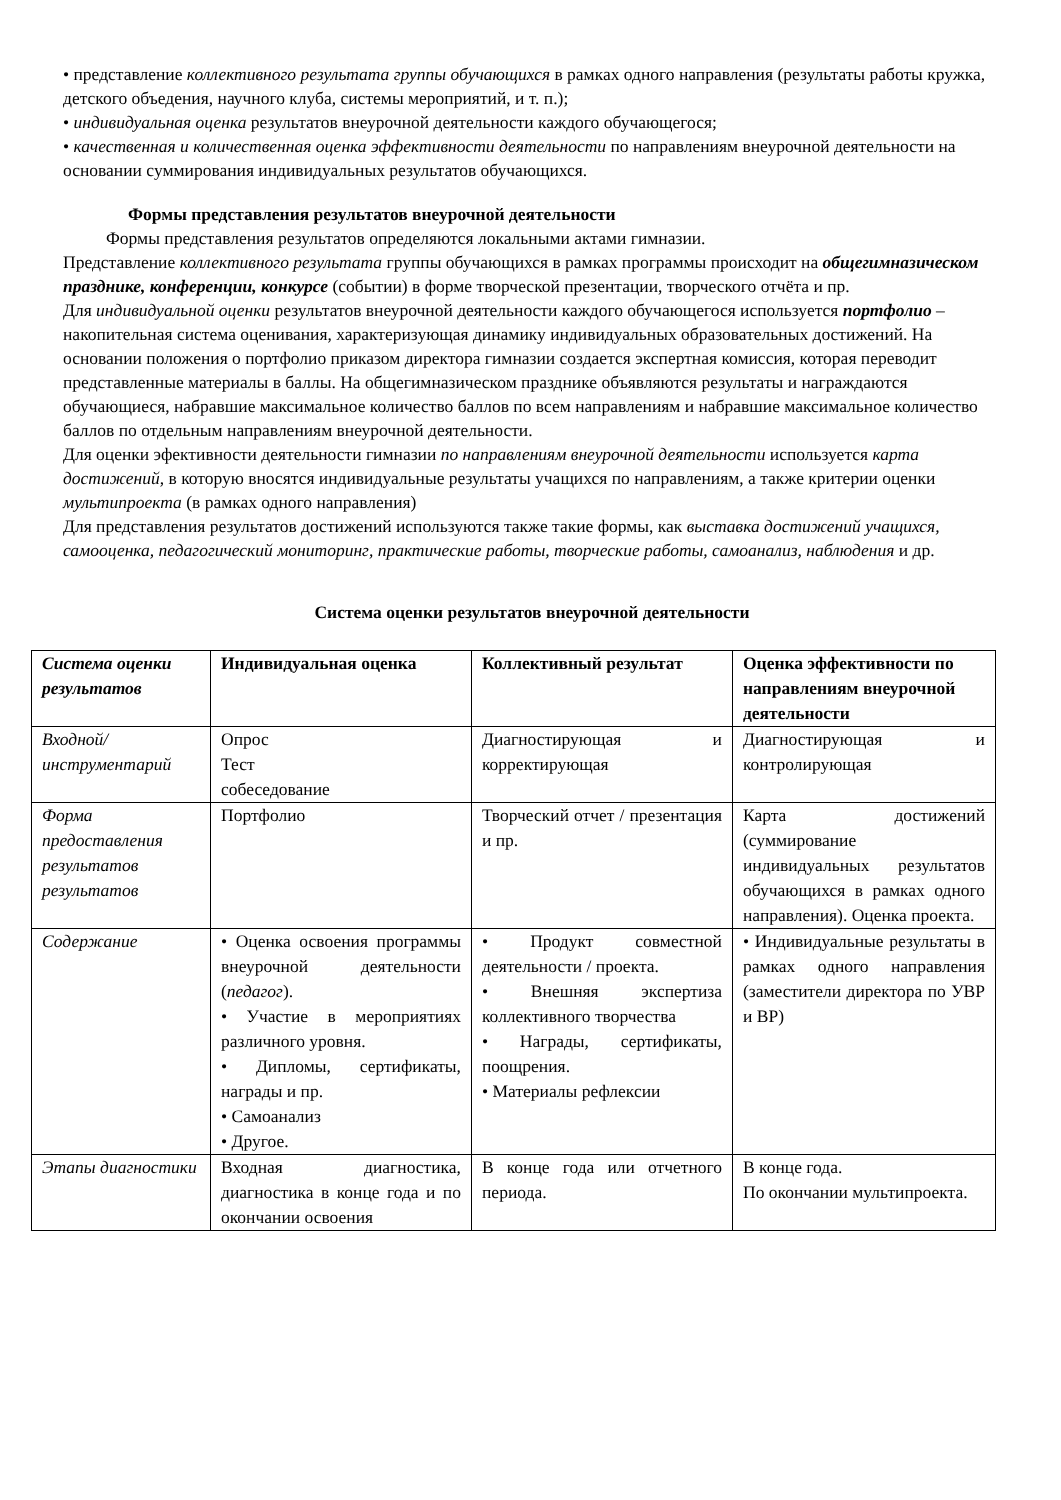• представление коллективного результата группы обучающихся в рамках одного направления (результаты работы кружка, детского объедения, научного клуба, системы мероприятий, и т. п.);
• индивидуальная оценка результатов внеурочной деятельности каждого обучающегося;
• качественная и количественная оценка эффективности деятельности по направлениям внеурочной деятельности на основании суммирования индивидуальных результатов обучающихся.
Формы представления результатов внеурочной деятельности
Формы представления результатов определяются локальными актами гимназии.
Представление коллективного результата группы обучающихся в рамках программы происходит на общегимназическом празднике, конференции, конкурсе (событии) в форме творческой презентации, творческого отчёта и пр.
Для индивидуальной оценки результатов внеурочной деятельности каждого обучающегося используется портфолио – накопительная система оценивания, характеризующая динамику индивидуальных образовательных достижений. На основании положения о портфолио приказом директора гимназии создается экспертная комиссия, которая переводит представленные материалы в баллы. На общегимназическом празднике объявляются результаты и награждаются обучающиеся, набравшие максимальное количество баллов по всем направлениям и набравшие максимальное количество баллов по отдельным направлениям внеурочной деятельности.
Для оценки эфективности деятельности гимназии по направлениям внеурочной деятельности используется карта достижений, в которую вносятся индивидуальные результаты учащихся по направлениям, а также критерии оценки мультипроекта (в рамках одного направления)
Для представления результатов достижений используются также такие формы, как выставка достижений учащихся, самооценка, педагогический мониторинг, практические работы, творческие работы, самоанализ, наблюдения и др.
Система оценки результатов внеурочной деятельности
| Система оценки результатов | Индивидуальная оценка | Коллективный результат | Оценка эффективности по направлениям внеурочной деятельности |
| --- | --- | --- | --- |
| Входной/инструментарий | Опрос Тест собеседование | Диагностирующая и корректирующая | Диагностирующая и контролирующая |
| Форма предоставления результатов результатов | Портфолио | Творческий отчет / презентация и пр. | Карта достижений (суммирование индивидуальных результатов обучающихся в рамках одного направления). Оценка проекта. |
| Содержание | • Оценка освоения программы внеурочной деятельности ( педагог ). • Участие в мероприятиях различного уровня. • Дипломы, сертификаты, награды и пр. • Самоанализ • Другое. | • Продукт совместной деятельности / проекта. • Внешняя экспертиза коллективного творчества • Награды, сертификаты, поощрения. • Материалы рефлексии | • Индивидуальные результаты в рамках одного направления (заместители директора по УВР и ВР) |
| Этапы диагностики | Входная диагностика, диагностика в конце года и по окончании освоения | В конце года или отчетного периода. | В конце года. По окончании мультипроекта. |